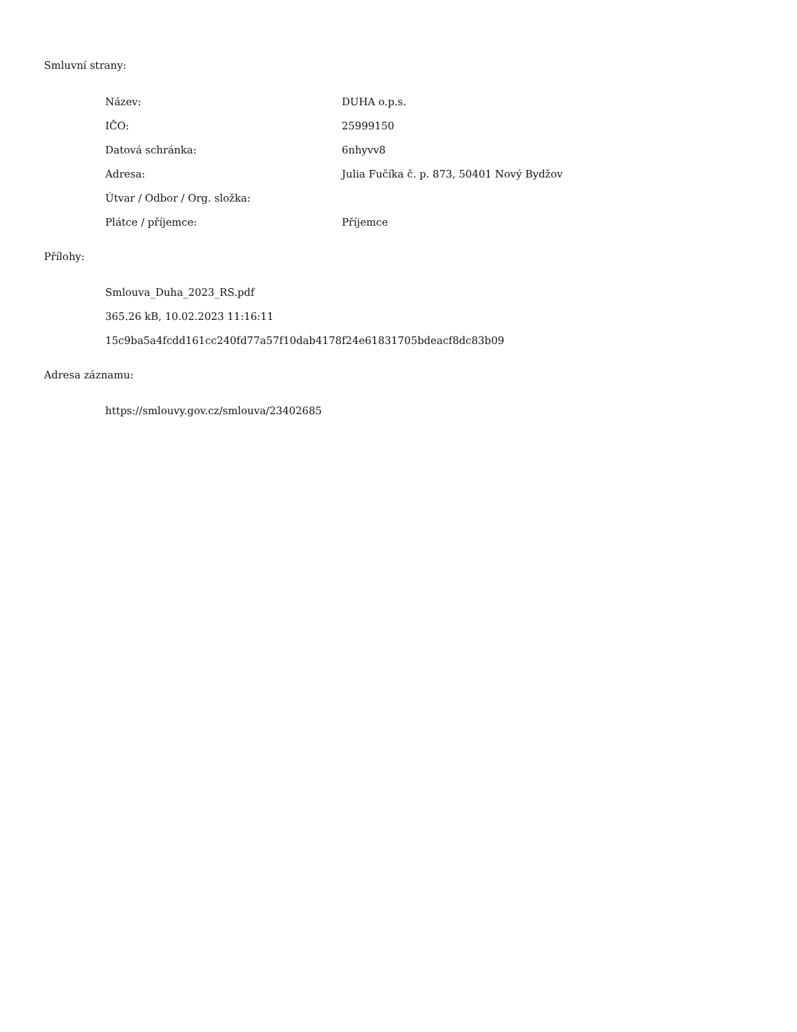Smluvní strany:
Název: DUHA o.p.s.
IČO: 25999150
Datová schránka: 6nhyvv8
Adresa: Julia Fučíka č. p. 873, 50401 Nový Bydžov
Útvar / Odbor / Org. složka:
Plátce / příjemce: Příjemce
Přílohy:
Smlouva_Duha_2023_RS.pdf
365.26 kB, 10.02.2023 11:16:11
15c9ba5a4fcdd161cc240fd77a57f10dab4178f24e61831705bdeacf8dc83b09
Adresa záznamu:
https://smlouvy.gov.cz/smlouva/23402685